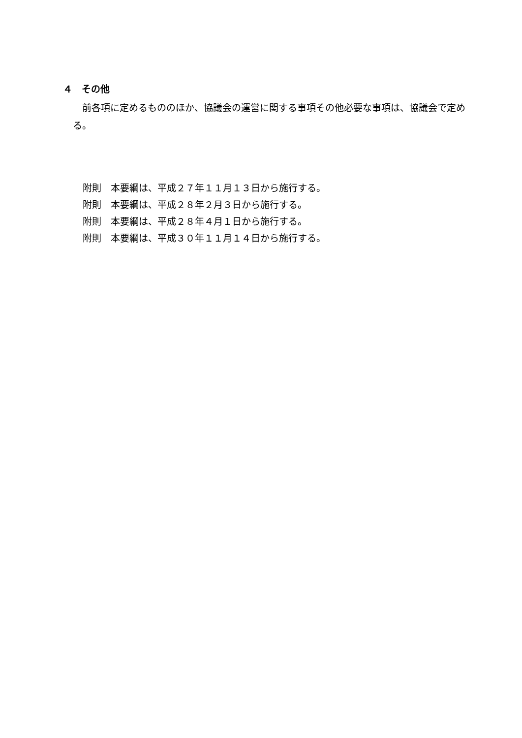４　その他
前各項に定めるもののほか、協議会の運営に関する事項その他必要な事項は、協議会で定める。
附則　本要綱は、平成２７年１１月１３日から施行する。
附則　本要綱は、平成２８年２月３日から施行する。
附則　本要綱は、平成２８年４月１日から施行する。
附則　本要綱は、平成３０年１１月１４日から施行する。